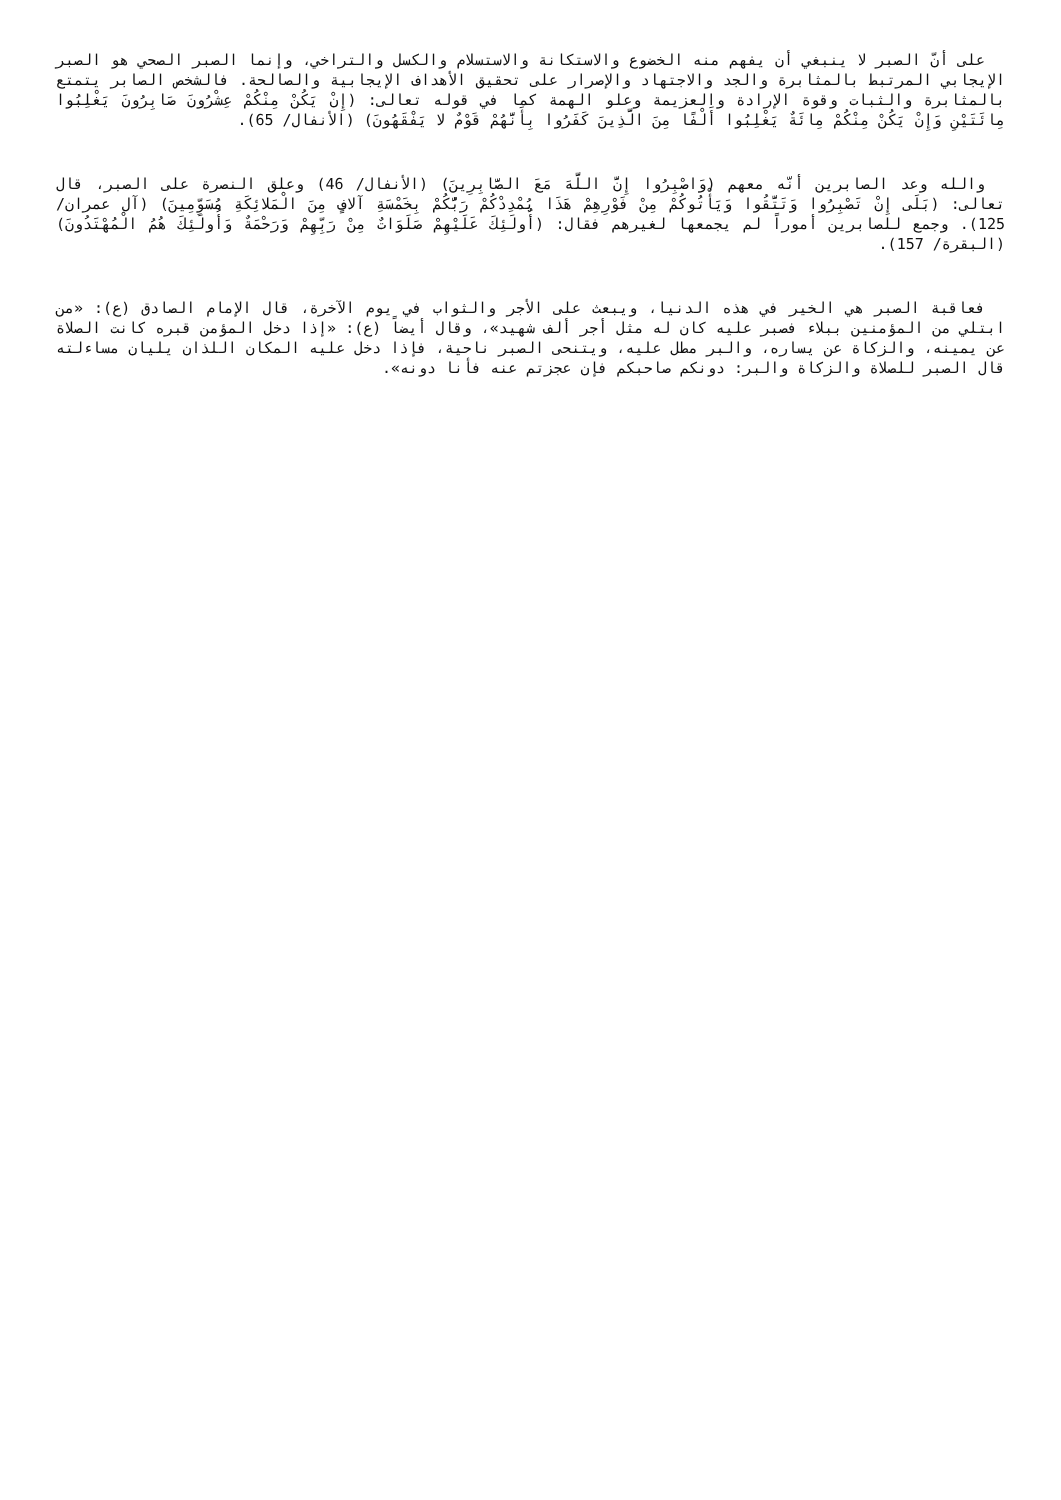على أنّ الصبر لا ينبغي أن يفهم منه الخضوع والاستكانة والاستسلام والكسل والتراخي، وإنما الصبر الصحي هو الصبر الإيجابي المرتبط بالمثابرة والجد والاجتهاد والإصرار على تحقيق الأهداف الإيجابية والصالحة. فالشخص الصابر يتمتع بالمثابرة والثبات وقوة الإرادة والعزيمة وعلو الهمة كما في قوله تعالى: (إِنْ يَكُنْ مِنْكُمْ عِشْرُونَ صَابِرُونَ يَغْلِبُوا مِائَتَيْنِ وَإِنْ يَكُنْ مِنْكُمْ مِائَةٌ يَغْلِبُوا أَلْفًا مِنَ الَّذِينَ كَفَرُوا بِأَنَّهُمْ قَوْمٌ لا يَفْقَهُونَ) (الأنفال/ 65).
والله وعد الصابرين أنّه معهم (وَاصْبِرُوا إِنَّ اللَّهَ مَعَ الصَّابِرِينَ) (الأنفال/ 46) وعلق النصرة على الصبر، قال تعالى: (بَلَى إِنْ تَصْبِرُوا وَتَتَّقُوا وَيَأْتُوكُمْ مِنْ فَوْرِهِمْ هَذَا يُمْدِدْكُمْ رَبُّكُمْ بِخَمْسَةِ آلافٍ مِنَ الْمَلائِكَةِ مُسَوِّمِينَ) (آل عمران/ 125). وجمع للصابرين أموراً لم يجمعها لغيرهم فقال: (أُولَئِكَ عَلَيْهِمْ صَلَوَاتٌ مِنْ رَبِّهِمْ وَرَحْمَةٌ وَأُولَئِكَ هُمُ الْمُهْتَدُونَ) (البقرة/ 157).
فعاقبة الصبر هي الخير في هذه الدنيا، ويبعث على الأجر والثواب في يوم الآخرة، قال الإمام الصادق (ع): «من ابتلي من المؤمنين ببلاء فصبر عليه كان له مثل أجر ألف شهيد»، وقال أيضاً (ع): «إذا دخل المؤمن قبره كانت الصلاة عن يمينه، والزكاة عن يساره، والبر مطل عليه، ويتنحى الصبر ناحية، فإذا دخل عليه المكان اللذان يليان مساءلته قال الصبر للصلاة والزكاة والبر: دونكم صاحبكم فإن عجزتم عنه فأنا دونه».